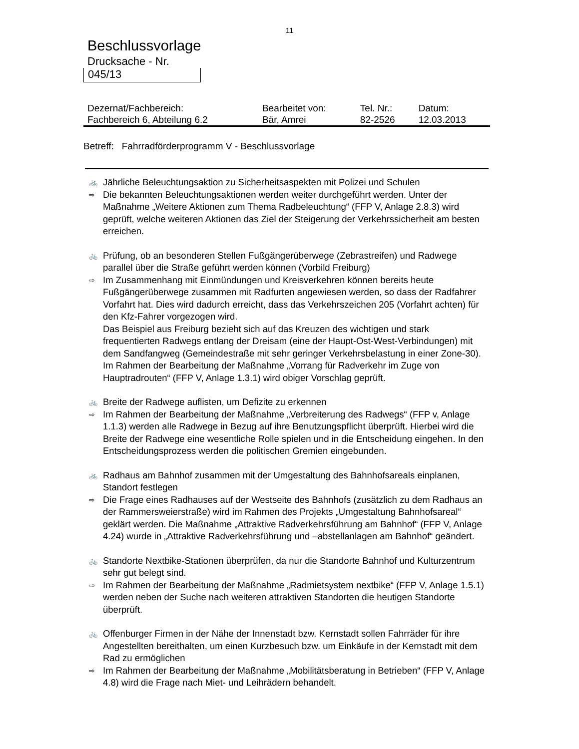11
Beschlussvorlage
Drucksache - Nr.
045/13
| Dezernat/Fachbereich: | Bearbeitet von: | Tel. Nr.: | Datum: |
| Fachbereich 6, Abteilung 6.2 | Bär, Amrei | 82-2526 | 12.03.2013 |
Betreff: Fahrradförderprogramm V - Beschlussvorlage
🚲
Jährliche Beleuchtungsaktion zu Sicherheitsaspekten mit Polizei und Schulen
⇨
Die bekannten Beleuchtungsaktionen werden weiter durchgeführt werden. Unter der Maßnahme „Weitere Aktionen zum Thema Radbeleuchtung“ (FFP V, Anlage 2.8.3) wird geprüft, welche weiteren Aktionen das Ziel der Steigerung der Verkehrssicherheit am besten erreichen.
🚲
Prüfung, ob an besonderen Stellen Fußgängerüberwege (Zebrastreifen) und Radwege parallel über die Straße geführt werden können (Vorbild Freiburg)
⇨
Im Zusammenhang mit Einmündungen und Kreisverkehren können bereits heute Fußgängerüberwege zusammen mit Radfurten angewiesen werden, so dass der Radfahrer Vorfahrt hat. Dies wird dadurch erreicht, dass das Verkehrszeichen 205 (Vorfahrt achten) für den Kfz-Fahrer vorgezogen wird.
Das Beispiel aus Freiburg bezieht sich auf das Kreuzen des wichtigen und stark frequentierten Radwegs entlang der Dreisam (eine der Haupt-Ost-West-Verbindungen) mit dem Sandfangweg (Gemeindestraße mit sehr geringer Verkehrsbelastung in einer Zone-30). Im Rahmen der Bearbeitung der Maßnahme „Vorrang für Radverkehr im Zuge von Hauptradrouten“ (FFP V, Anlage 1.3.1) wird obiger Vorschlag geprüft.
🚲
Breite der Radwege auflisten, um Defizite zu erkennen
⇨
Im Rahmen der Bearbeitung der Maßnahme „Verbreiterung des Radwegs“ (FFP v, Anlage 1.1.3) werden alle Radwege in Bezug auf ihre Benutzungspflicht überprüft. Hierbei wird die Breite der Radwege eine wesentliche Rolle spielen und in die Entscheidung eingehen. In den Entscheidungsprozess werden die politischen Gremien eingebunden.
🚲
Radhaus am Bahnhof zusammen mit der Umgestaltung des Bahnhofsareals einplanen, Standort festlegen
⇨
Die Frage eines Radhauses auf der Westseite des Bahnhofs (zusätzlich zu dem Radhaus an der Rammersweierstraße) wird im Rahmen des Projekts „Umgestaltung Bahnhofsareal“ geklärt werden. Die Maßnahme „Attraktive Radverkehrsführung am Bahnhof“ (FFP V, Anlage 4.24) wurde in „Attraktive Radverkehrsführung und –abstellanlagen am Bahnhof“ geändert.
🚲
Standorte Nextbike-Stationen überprüfen, da nur die Standorte Bahnhof und Kulturzentrum sehr gut belegt sind.
⇨
Im Rahmen der Bearbeitung der Maßnahme „Radmietsystem nextbike“ (FFP V, Anlage 1.5.1) werden neben der Suche nach weiteren attraktiven Standorten die heutigen Standorte überprüft.
🚲
Offenburger Firmen in der Nähe der Innenstadt bzw. Kernstadt sollen Fahrräder für ihre Angestellten bereithalten, um einen Kurzbesuch bzw. um Einkäufe in der Kernstadt mit dem Rad zu ermöglichen
⇨
Im Rahmen der Bearbeitung der Maßnahme „Mobilitätsberatung in Betrieben“ (FFP V, Anlage 4.8) wird die Frage nach Miet- und Leihrädern behandelt.